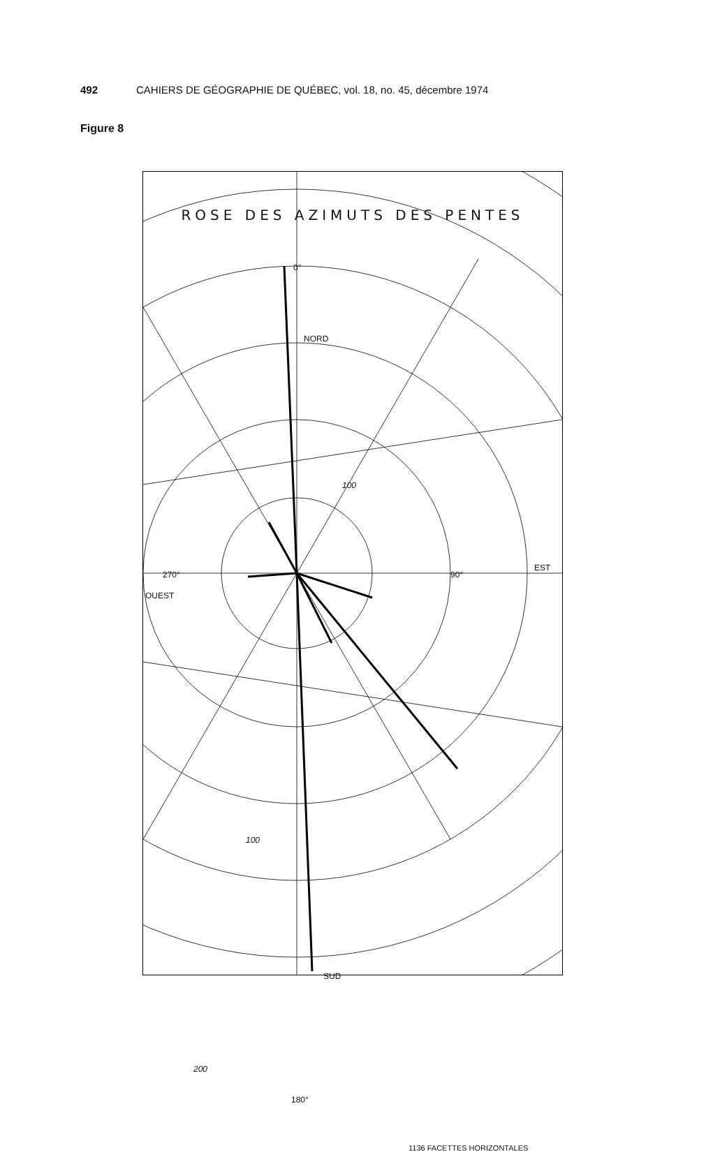492 CAHIERS DE GÉOGRAPHIE DE QUÉBEC, vol. 18, no. 45, décembre 1974
Figure 8
ROSE DES AZIMUTS DES PENTES
0°
NORD
100
270°
OUEST
90°
EST
100
SUD
200
180°
1136 FACETTES HORIZONTALES